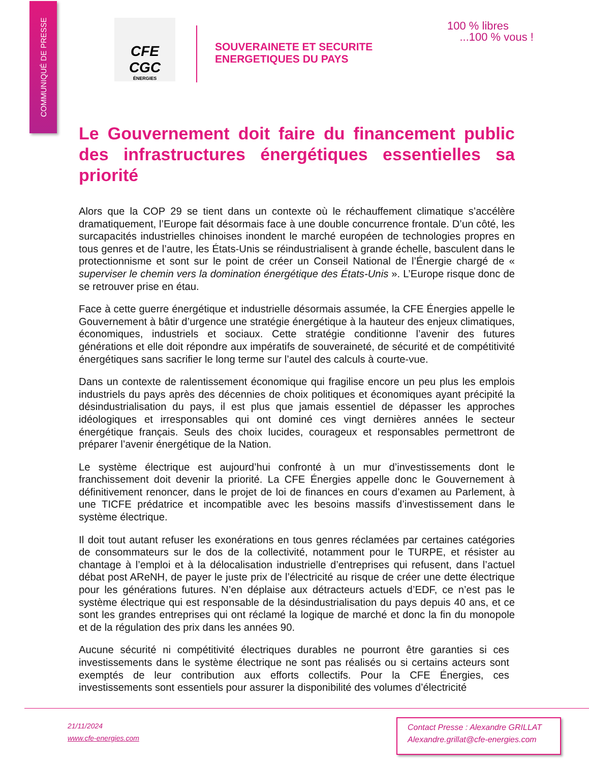COMMUNIQUÉ DE PRESSE
CFE
CGC
ÉNERGIES
SOUVERAINETE ET SECURITE
ENERGETIQUES DU PAYS
100 % libres
...100 % vous !
Le Gouvernement doit faire du financement public des infrastructures énergétiques essentielles sa priorité
Alors que la COP 29 se tient dans un contexte où le réchauffement climatique s’accélère dramatiquement, l’Europe fait désormais face à une double concurrence frontale. D’un côté, les surcapacités industrielles chinoises inondent le marché européen de technologies propres en tous genres et de l’autre, les États-Unis se réindustrialisent à grande échelle, basculent dans le protectionnisme et sont sur le point de créer un Conseil National de l’Énergie chargé de « superviser le chemin vers la domination énergétique des États-Unis ». L’Europe risque donc de se retrouver prise en étau.
Face à cette guerre énergétique et industrielle désormais assumée, la CFE Énergies appelle le Gouvernement à bâtir d’urgence une stratégie énergétique à la hauteur des enjeux climatiques, économiques, industriels et sociaux. Cette stratégie conditionne l’avenir des futures générations et elle doit répondre aux impératifs de souveraineté, de sécurité et de compétitivité énergétiques sans sacrifier le long terme sur l’autel des calculs à courte-vue.
Dans un contexte de ralentissement économique qui fragilise encore un peu plus les emplois industriels du pays après des décennies de choix politiques et économiques ayant précipité la désindustrialisation du pays, il est plus que jamais essentiel de dépasser les approches idéologiques et irresponsables qui ont dominé ces vingt dernières années le secteur énergétique français. Seuls des choix lucides, courageux et responsables permettront de préparer l’avenir énergétique de la Nation.
Le système électrique est aujourd’hui confronté à un mur d’investissements dont le franchissement doit devenir la priorité. La CFE Énergies appelle donc le Gouvernement à définitivement renoncer, dans le projet de loi de finances en cours d’examen au Parlement, à une TICFE prédatrice et incompatible avec les besoins massifs d’investissement dans le système électrique.
Il doit tout autant refuser les exonérations en tous genres réclamées par certaines catégories de consommateurs sur le dos de la collectivité, notamment pour le TURPE, et résister au chantage à l’emploi et à la délocalisation industrielle d’entreprises qui refusent, dans l’actuel débat post AReNH, de payer le juste prix de l’électricité au risque de créer une dette électrique pour les générations futures. N’en déplaise aux détracteurs actuels d’EDF, ce n’est pas le système électrique qui est responsable de la désindustrialisation du pays depuis 40 ans, et ce sont les grandes entreprises qui ont réclamé la logique de marché et donc la fin du monopole et de la régulation des prix dans les années 90.
Aucune sécurité ni compétitivité électriques durables ne pourront être garanties si ces investissements dans le système électrique ne sont pas réalisés ou si certains acteurs sont exemptés de leur contribution aux efforts collectifs. Pour la CFE Énergies, ces investissements sont essentiels pour assurer la disponibilité des volumes d’électricité
21/11/2024
www.cfe-energies.com
Contact Presse : Alexandre GRILLAT
Alexandre.grillat@cfe-energies.com